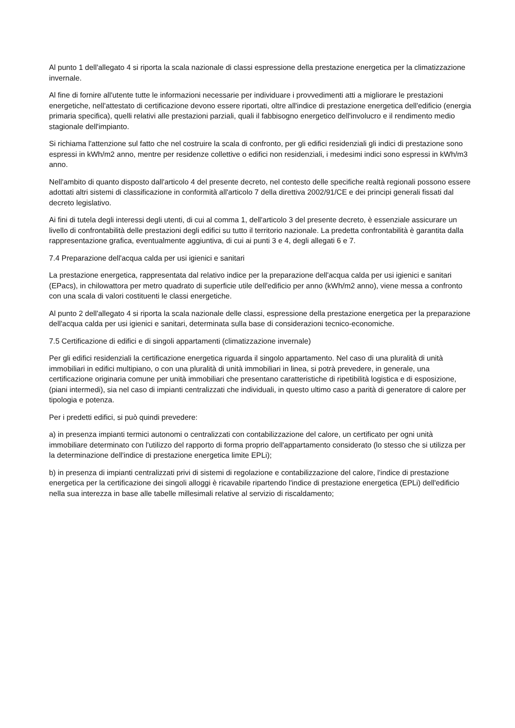Al punto 1 dell'allegato 4 si riporta la scala nazionale di classi espressione della prestazione energetica per la climatizzazione invernale.
Al fine di fornire all'utente tutte le informazioni necessarie per individuare i provvedimenti atti a migliorare le prestazioni energetiche, nell'attestato di certificazione devono essere riportati, oltre all'indice di prestazione energetica dell'edificio (energia primaria specifica), quelli relativi alle prestazioni parziali, quali il fabbisogno energetico dell'involucro e il rendimento medio stagionale dell'impianto.
Si richiama l'attenzione sul fatto che nel costruire la scala di confronto, per gli edifici residenziali gli indici di prestazione sono espressi in kWh/m2 anno, mentre per residenze collettive o edifici non residenziali, i medesimi indici sono espressi in kWh/m3 anno.
Nell'ambito di quanto disposto dall'articolo 4 del presente decreto, nel contesto delle specifiche realtà regionali possono essere adottati altri sistemi di classificazione in conformità all'articolo 7 della direttiva 2002/91/CE e dei principi generali fissati dal decreto legislativo.
Ai fini di tutela degli interessi degli utenti, di cui al comma 1, dell'articolo 3 del presente decreto, è essenziale assicurare un livello di confrontabilità delle prestazioni degli edifici su tutto il territorio nazionale. La predetta confrontabilità è garantita dalla rappresentazione grafica, eventualmente aggiuntiva, di cui ai punti 3 e 4, degli allegati 6 e 7.
7.4 Preparazione dell'acqua calda per usi igienici e sanitari
La prestazione energetica, rappresentata dal relativo indice per la preparazione dell'acqua calda per usi igienici e sanitari (EPacs), in chilowattora per metro quadrato di superficie utile dell'edificio per anno (kWh/m2 anno), viene messa a confronto con una scala di valori costituenti le classi energetiche.
Al punto 2 dell'allegato 4 si riporta la scala nazionale delle classi, espressione della prestazione energetica per la preparazione dell'acqua calda per usi igienici e sanitari, determinata sulla base di considerazioni tecnico-economiche.
7.5 Certificazione di edifici e di singoli appartamenti (climatizzazione invernale)
Per gli edifici residenziali la certificazione energetica riguarda il singolo appartamento. Nel caso di una pluralità di unità immobiliari in edifici multipiano, o con una pluralità di unità immobiliari in linea, si potrà prevedere, in generale, una certificazione originaria comune per unità immobiliari che presentano caratteristiche di ripetibilità logistica e di esposizione, (piani intermedi), sia nel caso di impianti centralizzati che individuali, in questo ultimo caso a parità di generatore di calore per tipologia e potenza.
Per i predetti edifici, si può quindi prevedere:
a) in presenza impianti termici autonomi o centralizzati con contabilizzazione del calore, un certificato per ogni unità immobiliare determinato con l'utilizzo del rapporto di forma proprio dell'appartamento considerato (lo stesso che si utilizza per la determinazione dell'indice di prestazione energetica limite EPLi);
b) in presenza di impianti centralizzati privi di sistemi di regolazione e contabilizzazione del calore, l'indice di prestazione energetica per la certificazione dei singoli alloggi è ricavabile ripartendo l'indice di prestazione energetica (EPLi) dell'edificio nella sua interezza in base alle tabelle millesimali relative al servizio di riscaldamento;